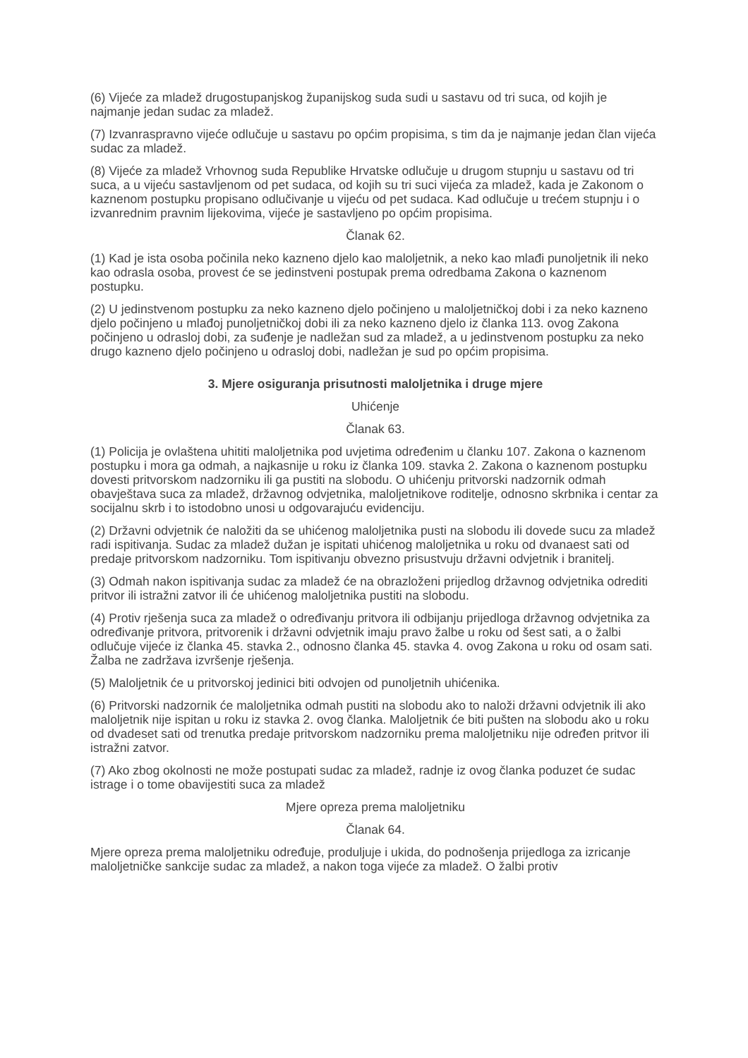(6) Vijeće za mladež drugostupanjskog županijskog suda sudi u sastavu od tri suca, od kojih je najmanje jedan sudac za mladež.
(7) Izvanraspravno vijeće odlučuje u sastavu po općim propisima, s tim da je najmanje jedan član vijeća sudac za mladež.
(8) Vijeće za mladež Vrhovnog suda Republike Hrvatske odlučuje u drugom stupnju u sastavu od tri suca, a u vijeću sastavljenom od pet sudaca, od kojih su tri suci vijeća za mladež, kada je Zakonom o kaznenom postupku propisano odlučivanje u vijeću od pet sudaca. Kad odlučuje u trećem stupnju i o izvanrednim pravnim lijekovima, vijeće je sastavljeno po općim propisima.
Članak 62.
(1) Kad je ista osoba počinila neko kazneno djelo kao maloljetnik, a neko kao mlađi punoljetnik ili neko kao odrasla osoba, provest će se jedinstveni postupak prema odredbama Zakona o kaznenom postupku.
(2) U jedinstvenom postupku za neko kazneno djelo počinjeno u maloljetničkoj dobi i za neko kazneno djelo počinjeno u mlađoj punoljetničkoj dobi ili za neko kazneno djelo iz članka 113. ovog Zakona počinjeno u odrasloj dobi, za suđenje je nadležan sud za mladež, a u jedinstvenom postupku za neko drugo kazneno djelo počinjeno u odrasloj dobi, nadležan je sud po općim propisima.
3. Mjere osiguranja prisutnosti maloljetnika i druge mjere
Uhićenje
Članak 63.
(1) Policija je ovlaštena uhititi maloljetnika pod uvjetima određenim u članku 107. Zakona o kaznenom postupku i mora ga odmah, a najkasnije u roku iz članka 109. stavka 2. Zakona o kaznenom postupku dovesti pritvorskom nadzorniku ili ga pustiti na slobodu. O uhićenju pritvorski nadzornik odmah obavještava suca za mladež, državnog odvjetnika, maloljetnikove roditelje, odnosno skrbnika i centar za socijalnu skrb i to istodobno unosi u odgovarajuću evidenciju.
(2) Državni odvjetnik će naložiti da se uhićenog maloljetnika pusti na slobodu ili dovede sucu za mladež radi ispitivanja. Sudac za mladež dužan je ispitati uhićenog maloljetnika u roku od dvanaest sati od predaje pritvorskom nadzorniku. Tom ispitivanju obvezno prisustvuju državni odvjetnik i branitelj.
(3) Odmah nakon ispitivanja sudac za mladež će na obrazloženi prijedlog državnog odvjetnika odrediti pritvor ili istražni zatvor ili će uhićenog maloljetnika pustiti na slobodu.
(4) Protiv rješenja suca za mladež o određivanju pritvora ili odbijanju prijedloga državnog odvjetnika za određivanje pritvora, pritvorenik i državni odvjetnik imaju pravo žalbe u roku od šest sati, a o žalbi odlučuje vijeće iz članka 45. stavka 2., odnosno članka 45. stavka 4. ovog Zakona u roku od osam sati. Žalba ne zadržava izvršenje rješenja.
(5) Maloljetnik će u pritvorskoj jedinici biti odvojen od punoljetnih uhićenika.
(6) Pritvorski nadzornik će maloljetnika odmah pustiti na slobodu ako to naloži državni odvjetnik ili ako maloljetnik nije ispitan u roku iz stavka 2. ovog članka. Maloljetnik će biti pušten na slobodu ako u roku od dvadeset sati od trenutka predaje pritvorskom nadzorniku prema maloljetniku nije određen pritvor ili istražni zatvor.
(7) Ako zbog okolnosti ne može postupati sudac za mladež, radnje iz ovog članka poduzet će sudac istrage i o tome obavijestiti suca za mladež
Mjere opreza prema maloljetniku
Članak 64.
Mjere opreza prema maloljetniku određuje, produljuje i ukida, do podnošenja prijedloga za izricanje maloljetničke sankcije sudac za mladež, a nakon toga vijeće za mladež. O žalbi protiv